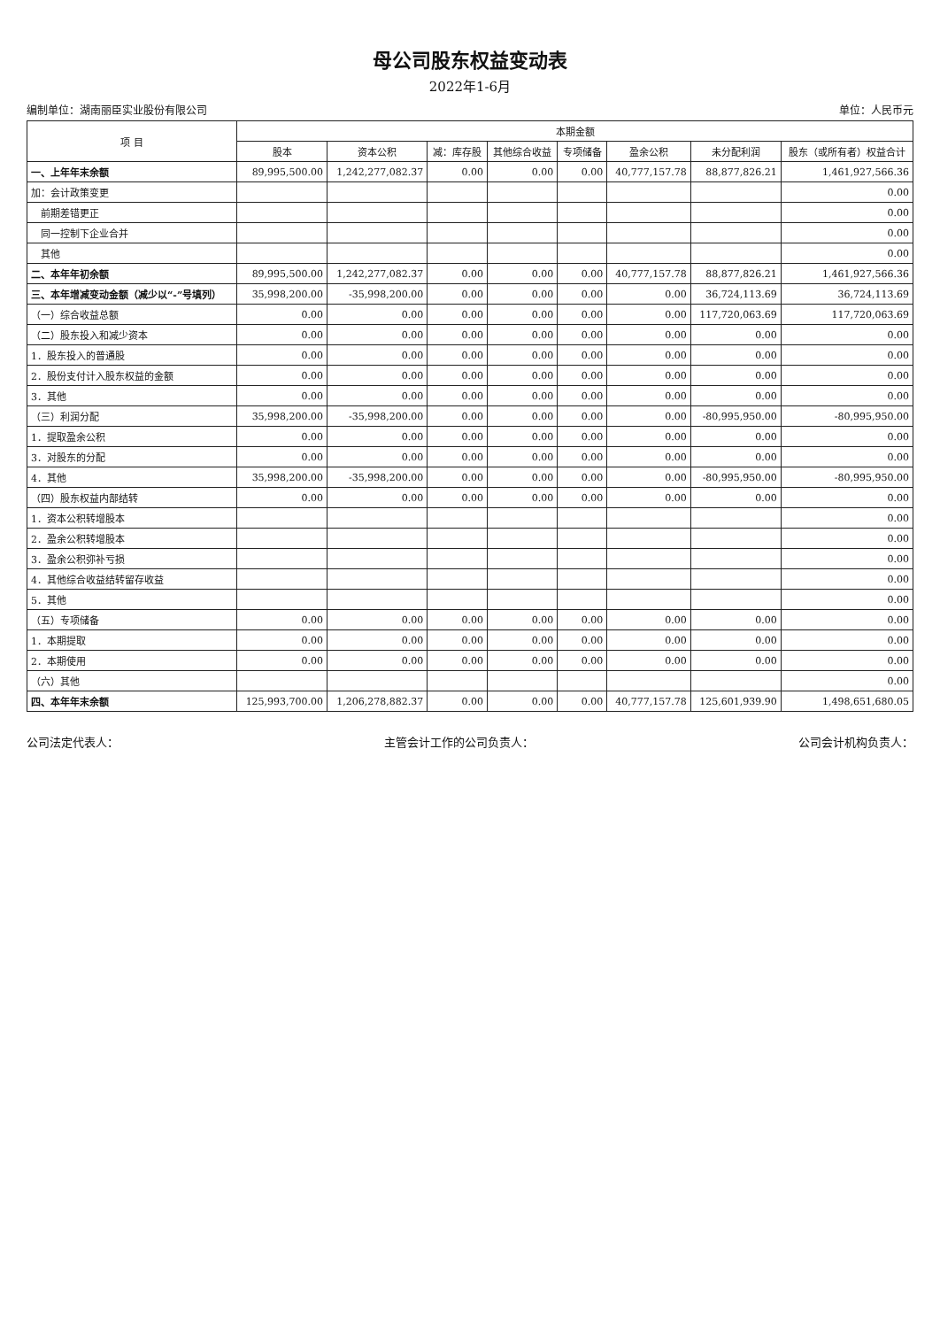母公司股东权益变动表
2022年1-6月
编制单位：湖南丽臣实业股份有限公司 单位：人民币元
| 项 目 | 本期金额 | | | | | | | |
| --- | --- | --- | --- | --- | --- | --- | --- | --- |
| | 股本 | 资本公积 | 减：库存股 | 其他综合收益 | 专项储备 | 盈余公积 | 未分配利润 | 股东（或所有者）权益合计 |
| 一、上年年末余额 | 89,995,500.00 | 1,242,277,082.37 | 0.00 | 0.00 | 0.00 | 40,777,157.78 | 88,877,826.21 | 1,461,927,566.36 |
| 加：会计政策变更 | | | | | | | | 0.00 |
| 前期差错更正 | | | | | | | | 0.00 |
| 同一控制下企业合并 | | | | | | | | 0.00 |
| 其他 | | | | | | | | 0.00 |
| 二、本年年初余额 | 89,995,500.00 | 1,242,277,082.37 | 0.00 | 0.00 | 0.00 | 40,777,157.78 | 88,877,826.21 | 1,461,927,566.36 |
| 三、本年增减变动金额（减少以“-”号填列） | 35,998,200.00 | -35,998,200.00 | 0.00 | 0.00 | 0.00 | 0.00 | 36,724,113.69 | 36,724,113.69 |
| （一）综合收益总额 | 0.00 | 0.00 | 0.00 | 0.00 | 0.00 | 0.00 | 117,720,063.69 | 117,720,063.69 |
| （二）股东投入和减少资本 | 0.00 | 0.00 | 0.00 | 0.00 | 0.00 | 0.00 | 0.00 | 0.00 |
| 1．股东投入的普通股 | 0.00 | 0.00 | 0.00 | 0.00 | 0.00 | 0.00 | 0.00 | 0.00 |
| 2．股份支付计入股东权益的金额 | 0.00 | 0.00 | 0.00 | 0.00 | 0.00 | 0.00 | 0.00 | 0.00 |
| 3．其他 | 0.00 | 0.00 | 0.00 | 0.00 | 0.00 | 0.00 | 0.00 | 0.00 |
| （三）利润分配 | 35,998,200.00 | -35,998,200.00 | 0.00 | 0.00 | 0.00 | 0.00 | -80,995,950.00 | -80,995,950.00 |
| 1．提取盈余公积 | 0.00 | 0.00 | 0.00 | 0.00 | 0.00 | 0.00 | 0.00 | 0.00 |
| 3．对股东的分配 | 0.00 | 0.00 | 0.00 | 0.00 | 0.00 | 0.00 | 0.00 | 0.00 |
| 4．其他 | 35,998,200.00 | -35,998,200.00 | 0.00 | 0.00 | 0.00 | 0.00 | -80,995,950.00 | -80,995,950.00 |
| （四）股东权益内部结转 | 0.00 | 0.00 | 0.00 | 0.00 | 0.00 | 0.00 | 0.00 | 0.00 |
| 1．资本公积转增股本 | | | | | | | | 0.00 |
| 2．盈余公积转增股本 | | | | | | | | 0.00 |
| 3．盈余公积弥补亏损 | | | | | | | | 0.00 |
| 4．其他综合收益结转留存收益 | | | | | | | | 0.00 |
| 5．其他 | | | | | | | | 0.00 |
| （五）专项储备 | 0.00 | 0.00 | 0.00 | 0.00 | 0.00 | 0.00 | 0.00 | 0.00 |
| 1．本期提取 | 0.00 | 0.00 | 0.00 | 0.00 | 0.00 | 0.00 | 0.00 | 0.00 |
| 2．本期使用 | 0.00 | 0.00 | 0.00 | 0.00 | 0.00 | 0.00 | 0.00 | 0.00 |
| （六）其他 | | | | | | | | 0.00 |
| 四、本年年末余额 | 125,993,700.00 | 1,206,278,882.37 | 0.00 | 0.00 | 0.00 | 40,777,157.78 | 125,601,939.90 | 1,498,651,680.05 |
公司法定代表人： 主管会计工作的公司负责人： 公司会计机构负责人：